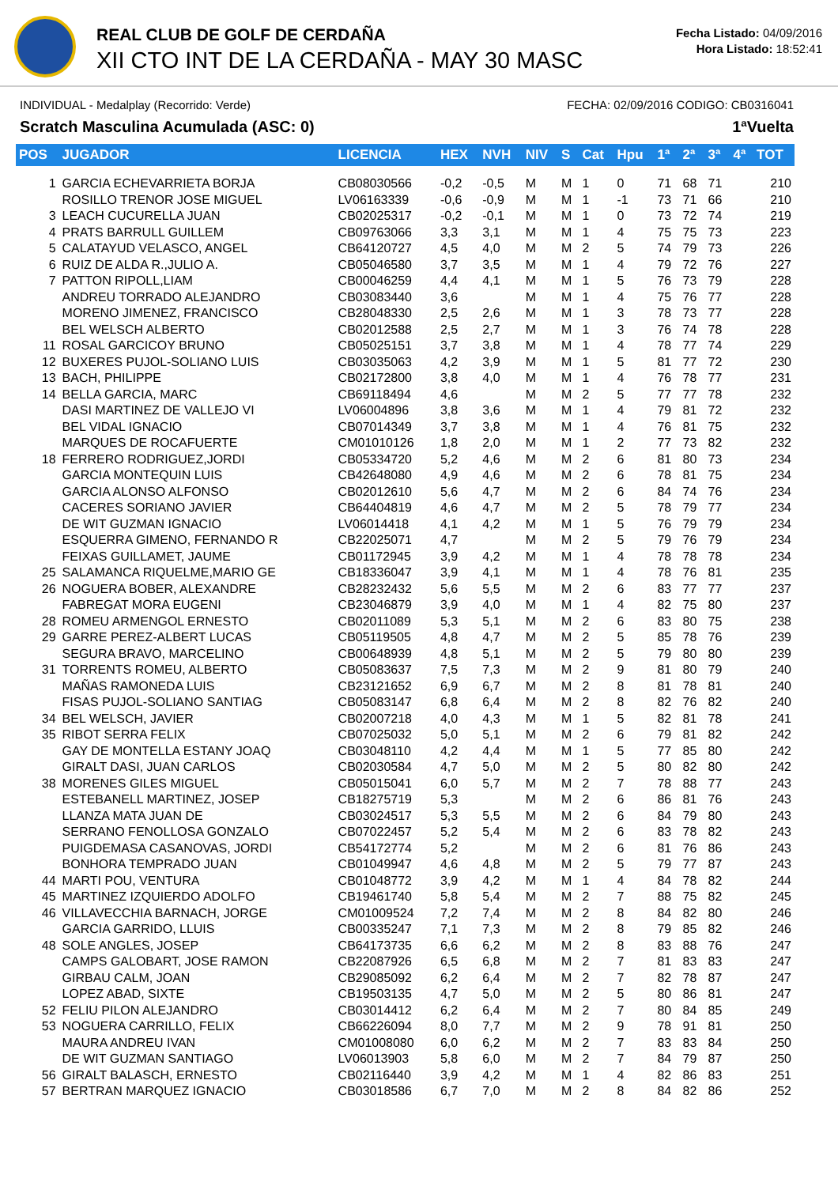REAL CLUB DE GOLF DE CERDAÑA
XII CTO INT DE LA CERDAÑA - MAY 30 MASC
Fecha Listado: 04/09/2016
Hora Listado: 18:52:41
INDIVIDUAL - Medalplay (Recorrido: Verde) FECHA: 02/09/2016 CODIGO: CB0316041
Scratch Masculina Acumulada (ASC: 0) 1ªVuelta
| POS | JUGADOR | LICENCIA | HEX | NVH | NIV | S | Cat | Hpu | 1ª | 2ª | 3ª | 4ª | TOT |
| --- | --- | --- | --- | --- | --- | --- | --- | --- | --- | --- | --- | --- | --- |
| 1 | GARCIA ECHEVARRIETA BORJA | CB08030566 | -0,2 | -0,5 | M | M | 1 | 0 | 71 | 68 | 71 | | 210 |
| | ROSILLO TRENOR JOSE MIGUEL | LV06163339 | -0,6 | -0,9 | M | M | 1 | -1 | 73 | 71 | 66 | | 210 |
| 3 | LEACH CUCURELLA JUAN | CB02025317 | -0,2 | -0,1 | M | M | 1 | 0 | 73 | 72 | 74 | | 219 |
| 4 | PRATS BARRULL GUILLEM | CB09763066 | 3,3 | 3,1 | M | M | 1 | 4 | 75 | 75 | 73 | | 223 |
| 5 | CALATAYUD VELASCO, ANGEL | CB64120727 | 4,5 | 4,0 | M | M | 2 | 5 | 74 | 79 | 73 | | 226 |
| 6 | RUIZ DE ALDA R.,JULIO A. | CB05046580 | 3,7 | 3,5 | M | M | 1 | 4 | 79 | 72 | 76 | | 227 |
| 7 | PATTON RIPOLL,LIAM | CB00046259 | 4,4 | 4,1 | M | M | 1 | 5 | 76 | 73 | 79 | | 228 |
| | ANDREU TORRADO ALEJANDRO | CB03083440 | 3,6 | | M | M | 1 | 4 | 75 | 76 | 77 | | 228 |
| | MORENO JIMENEZ, FRANCISCO | CB28048330 | 2,5 | 2,6 | M | M | 1 | 3 | 78 | 73 | 77 | | 228 |
| | BEL WELSCH ALBERTO | CB02012588 | 2,5 | 2,7 | M | M | 1 | 3 | 76 | 74 | 78 | | 228 |
| 11 | ROSAL GARCICOY BRUNO | CB05025151 | 3,7 | 3,8 | M | M | 1 | 4 | 78 | 77 | 74 | | 229 |
| 12 | BUXERES PUJOL-SOLIANO LUIS | CB03035063 | 4,2 | 3,9 | M | M | 1 | 5 | 81 | 77 | 72 | | 230 |
| 13 | BACH, PHILIPPE | CB02172800 | 3,8 | 4,0 | M | M | 1 | 4 | 76 | 78 | 77 | | 231 |
| 14 | BELLA GARCIA, MARC | CB69118494 | 4,6 | | M | M | 2 | 5 | 77 | 77 | 78 | | 232 |
| | DASI MARTINEZ DE VALLEJO VI | LV06004896 | 3,8 | 3,6 | M | M | 1 | 4 | 79 | 81 | 72 | | 232 |
| | BEL VIDAL IGNACIO | CB07014349 | 3,7 | 3,8 | M | M | 1 | 4 | 76 | 81 | 75 | | 232 |
| | MARQUES DE ROCAFUERTE | CM01010126 | 1,8 | 2,0 | M | M | 1 | 2 | 77 | 73 | 82 | | 232 |
| 18 | FERRERO RODRIGUEZ,JORDI | CB05334720 | 5,2 | 4,6 | M | M | 2 | 6 | 81 | 80 | 73 | | 234 |
| | GARCIA MONTEQUIN LUIS | CB42648080 | 4,9 | 4,6 | M | M | 2 | 6 | 78 | 81 | 75 | | 234 |
| | GARCIA ALONSO ALFONSO | CB02012610 | 5,6 | 4,7 | M | M | 2 | 6 | 84 | 74 | 76 | | 234 |
| | CACERES SORIANO JAVIER | CB64404819 | 4,6 | 4,7 | M | M | 2 | 5 | 78 | 79 | 77 | | 234 |
| | DE WIT GUZMAN IGNACIO | LV06014418 | 4,1 | 4,2 | M | M | 1 | 5 | 76 | 79 | 79 | | 234 |
| | ESQUERRA GIMENO, FERNANDO R | CB22025071 | 4,7 | | M | M | 2 | 5 | 79 | 76 | 79 | | 234 |
| | FEIXAS GUILLAMET, JAUME | CB01172945 | 3,9 | 4,2 | M | M | 1 | 4 | 78 | 78 | 78 | | 234 |
| 25 | SALAMANCA RIQUELME,MARIO GE | CB18336047 | 3,9 | 4,1 | M | M | 1 | 4 | 78 | 76 | 81 | | 235 |
| 26 | NOGUERA BOBER, ALEXANDRE | CB28232432 | 5,6 | 5,5 | M | M | 2 | 6 | 83 | 77 | 77 | | 237 |
| | FABREGAT MORA EUGENI | CB23046879 | 3,9 | 4,0 | M | M | 1 | 4 | 82 | 75 | 80 | | 237 |
| 28 | ROMEU ARMENGOL ERNESTO | CB02011089 | 5,3 | 5,1 | M | M | 2 | 6 | 83 | 80 | 75 | | 238 |
| 29 | GARRE PEREZ-ALBERT LUCAS | CB05119505 | 4,8 | 4,7 | M | M | 2 | 5 | 85 | 78 | 76 | | 239 |
| | SEGURA BRAVO, MARCELINO | CB00648939 | 4,8 | 5,1 | M | M | 2 | 5 | 79 | 80 | 80 | | 239 |
| 31 | TORRENTS ROMEU, ALBERTO | CB05083637 | 7,5 | 7,3 | M | M | 2 | 9 | 81 | 80 | 79 | | 240 |
| | MAÑAS RAMONEDA LUIS | CB23121652 | 6,9 | 6,7 | M | M | 2 | 8 | 81 | 78 | 81 | | 240 |
| | FISAS PUJOL-SOLIANO SANTIAG | CB05083147 | 6,8 | 6,4 | M | M | 2 | 8 | 82 | 76 | 82 | | 240 |
| 34 | BEL WELSCH, JAVIER | CB02007218 | 4,0 | 4,3 | M | M | 1 | 5 | 82 | 81 | 78 | | 241 |
| 35 | RIBOT SERRA FELIX | CB07025032 | 5,0 | 5,1 | M | M | 2 | 6 | 79 | 81 | 82 | | 242 |
| | GAY DE MONTELLA ESTANY JOAQ | CB03048110 | 4,2 | 4,4 | M | M | 1 | 5 | 77 | 85 | 80 | | 242 |
| | GIRALT DASI, JUAN CARLOS | CB02030584 | 4,7 | 5,0 | M | M | 2 | 5 | 80 | 82 | 80 | | 242 |
| 38 | MORENES GILES MIGUEL | CB05015041 | 6,0 | 5,7 | M | M | 2 | 7 | 78 | 88 | 77 | | 243 |
| | ESTEBANELL MARTINEZ, JOSEP | CB18275719 | 5,3 | | M | M | 2 | 6 | 86 | 81 | 76 | | 243 |
| | LLANZA MATA JUAN DE | CB03024517 | 5,3 | 5,5 | M | M | 2 | 6 | 84 | 79 | 80 | | 243 |
| | SERRANO FENOLLOSA GONZALO | CB07022457 | 5,2 | 5,4 | M | M | 2 | 6 | 83 | 78 | 82 | | 243 |
| | PUIGDEMASA CASANOVAS, JORDI | CB54172774 | 5,2 | | M | M | 2 | 6 | 81 | 76 | 86 | | 243 |
| | BONHORA TEMPRADO JUAN | CB01049947 | 4,6 | 4,8 | M | M | 2 | 5 | 79 | 77 | 87 | | 243 |
| 44 | MARTI POU, VENTURA | CB01048772 | 3,9 | 4,2 | M | M | 1 | 4 | 84 | 78 | 82 | | 244 |
| 45 | MARTINEZ IZQUIERDO ADOLFO | CB19461740 | 5,8 | 5,4 | M | M | 2 | 7 | 88 | 75 | 82 | | 245 |
| 46 | VILLAVECCHIA BARNACH, JORGE | CM01009524 | 7,2 | 7,4 | M | M | 2 | 8 | 84 | 82 | 80 | | 246 |
| | GARCIA GARRIDO, LLUIS | CB00335247 | 7,1 | 7,3 | M | M | 2 | 8 | 79 | 85 | 82 | | 246 |
| 48 | SOLE ANGLES, JOSEP | CB64173735 | 6,6 | 6,2 | M | M | 2 | 8 | 83 | 88 | 76 | | 247 |
| | CAMPS GALOBART, JOSE RAMON | CB22087926 | 6,5 | 6,8 | M | M | 2 | 7 | 81 | 83 | 83 | | 247 |
| | GIRBAU CALM, JOAN | CB29085092 | 6,2 | 6,4 | M | M | 2 | 7 | 82 | 78 | 87 | | 247 |
| | LOPEZ ABAD, SIXTE | CB19503135 | 4,7 | 5,0 | M | M | 2 | 5 | 80 | 86 | 81 | | 247 |
| 52 | FELIU PILON ALEJANDRO | CB03014412 | 6,2 | 6,4 | M | M | 2 | 7 | 80 | 84 | 85 | | 249 |
| 53 | NOGUERA CARRILLO, FELIX | CB66226094 | 8,0 | 7,7 | M | M | 2 | 9 | 78 | 91 | 81 | | 250 |
| | MAURA ANDREU IVAN | CM01008080 | 6,0 | 6,2 | M | M | 2 | 7 | 83 | 83 | 84 | | 250 |
| | DE WIT GUZMAN SANTIAGO | LV06013903 | 5,8 | 6,0 | M | M | 2 | 7 | 84 | 79 | 87 | | 250 |
| 56 | GIRALT BALASCH, ERNESTO | CB02116440 | 3,9 | 4,2 | M | M | 1 | 4 | 82 | 86 | 83 | | 251 |
| 57 | BERTRAN MARQUEZ IGNACIO | CB03018586 | 6,7 | 7,0 | M | M | 2 | 8 | 84 | 82 | 86 | | 252 |